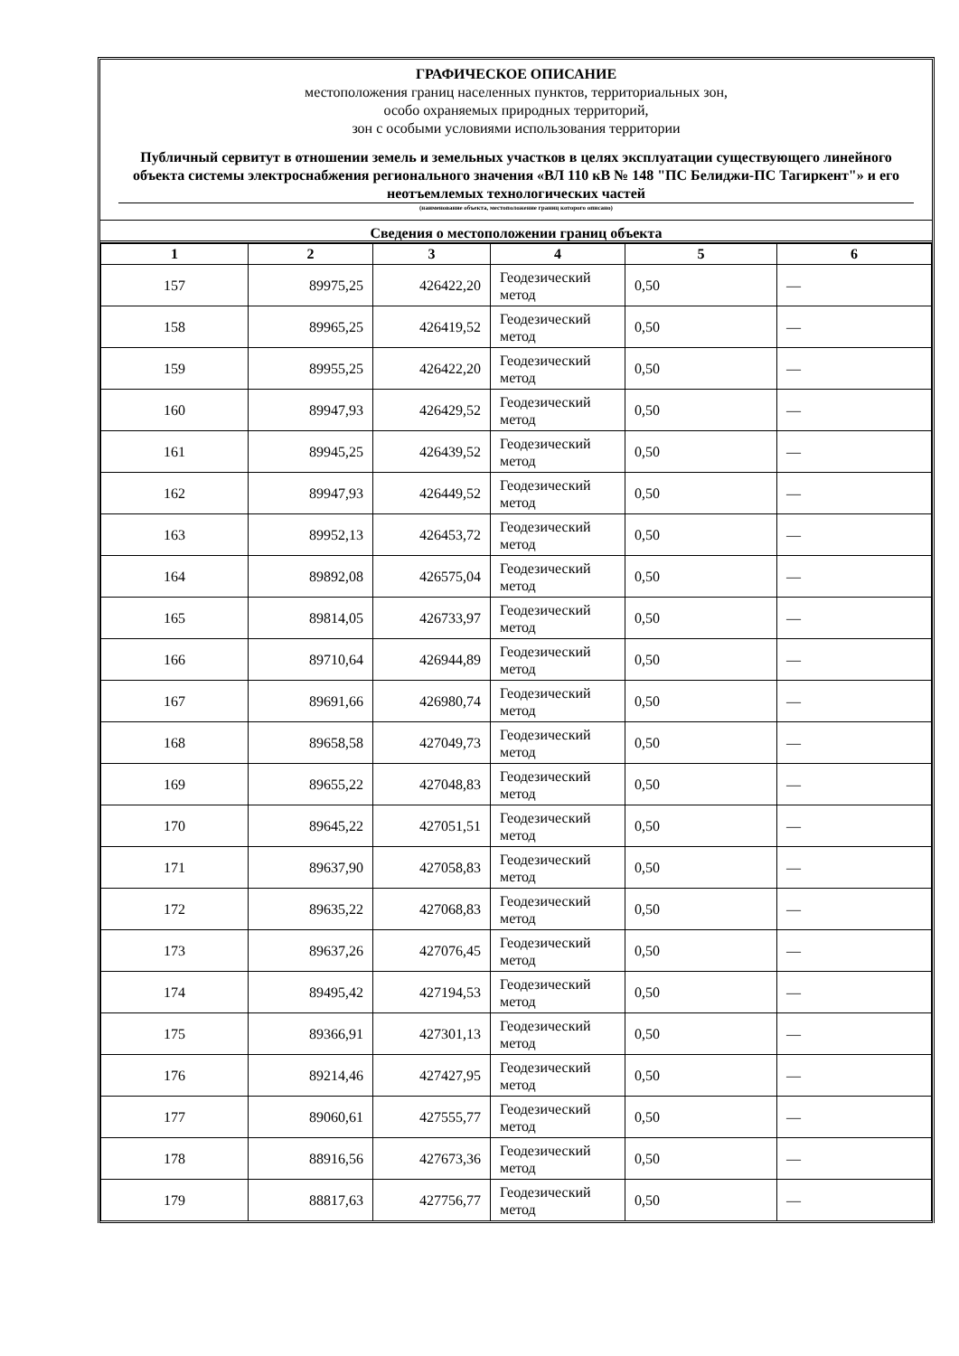ГРАФИЧЕСКОЕ ОПИСАНИЕ
местоположения границ населенных пунктов, территориальных зон,
особо охраняемых природных территорий,
зон с особыми условиями использования территории
Публичный сервитут в отношении земель и земельных участков в целях эксплуатации существующего линейного объекта системы электроснабжения регионального значения «ВЛ 110 кВ № 148 "ПС Белиджи-ПС Тагиркент"» и его неотъемлемых технологических частей
(наименование объекта, местоположение границ которого описано)
Сведения о местоположении границ объекта
| 1 | 2 | 3 | 4 | 5 | 6 |
| --- | --- | --- | --- | --- | --- |
| 157 | 89975,25 | 426422,20 | Геодезический метод | 0,50 | — |
| 158 | 89965,25 | 426419,52 | Геодезический метод | 0,50 | — |
| 159 | 89955,25 | 426422,20 | Геодезический метод | 0,50 | — |
| 160 | 89947,93 | 426429,52 | Геодезический метод | 0,50 | — |
| 161 | 89945,25 | 426439,52 | Геодезический метод | 0,50 | — |
| 162 | 89947,93 | 426449,52 | Геодезический метод | 0,50 | — |
| 163 | 89952,13 | 426453,72 | Геодезический метод | 0,50 | — |
| 164 | 89892,08 | 426575,04 | Геодезический метод | 0,50 | — |
| 165 | 89814,05 | 426733,97 | Геодезический метод | 0,50 | — |
| 166 | 89710,64 | 426944,89 | Геодезический метод | 0,50 | — |
| 167 | 89691,66 | 426980,74 | Геодезический метод | 0,50 | — |
| 168 | 89658,58 | 427049,73 | Геодезический метод | 0,50 | — |
| 169 | 89655,22 | 427048,83 | Геодезический метод | 0,50 | — |
| 170 | 89645,22 | 427051,51 | Геодезический метод | 0,50 | — |
| 171 | 89637,90 | 427058,83 | Геодезический метод | 0,50 | — |
| 172 | 89635,22 | 427068,83 | Геодезический метод | 0,50 | — |
| 173 | 89637,26 | 427076,45 | Геодезический метод | 0,50 | — |
| 174 | 89495,42 | 427194,53 | Геодезический метод | 0,50 | — |
| 175 | 89366,91 | 427301,13 | Геодезический метод | 0,50 | — |
| 176 | 89214,46 | 427427,95 | Геодезический метод | 0,50 | — |
| 177 | 89060,61 | 427555,77 | Геодезический метод | 0,50 | — |
| 178 | 88916,56 | 427673,36 | Геодезический метод | 0,50 | — |
| 179 | 88817,63 | 427756,77 | Геодезический метод | 0,50 | — |